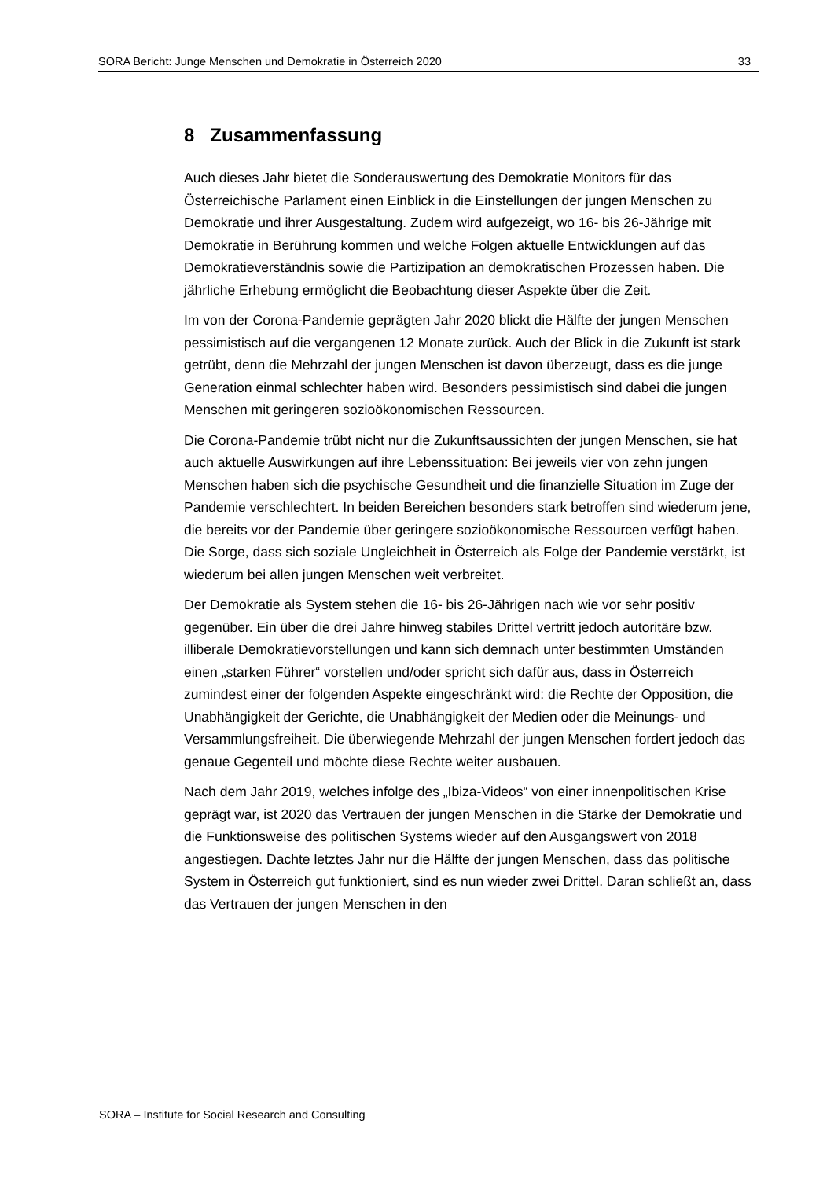SORA Bericht: Junge Menschen und Demokratie in Österreich 2020 33
8 Zusammenfassung
Auch dieses Jahr bietet die Sonderauswertung des Demokratie Monitors für das Österreichische Parlament einen Einblick in die Einstellungen der jungen Menschen zu Demokratie und ihrer Ausgestaltung. Zudem wird aufgezeigt, wo 16- bis 26-Jährige mit Demokratie in Berührung kommen und welche Folgen aktuelle Entwicklungen auf das Demokratieverständnis sowie die Partizipation an demokratischen Prozessen haben. Die jährliche Erhebung ermöglicht die Beobachtung dieser Aspekte über die Zeit.
Im von der Corona-Pandemie geprägten Jahr 2020 blickt die Hälfte der jungen Menschen pessimistisch auf die vergangenen 12 Monate zurück. Auch der Blick in die Zukunft ist stark getrübt, denn die Mehrzahl der jungen Menschen ist davon überzeugt, dass es die junge Generation einmal schlechter haben wird. Besonders pessimistisch sind dabei die jungen Menschen mit geringeren sozioökonomischen Ressourcen.
Die Corona-Pandemie trübt nicht nur die Zukunftsaussichten der jungen Menschen, sie hat auch aktuelle Auswirkungen auf ihre Lebenssituation: Bei jeweils vier von zehn jungen Menschen haben sich die psychische Gesundheit und die finanzielle Situation im Zuge der Pandemie verschlechtert. In beiden Bereichen besonders stark betroffen sind wiederum jene, die bereits vor der Pandemie über geringere sozioökonomische Ressourcen verfügt haben. Die Sorge, dass sich soziale Ungleichheit in Österreich als Folge der Pandemie verstärkt, ist wiederum bei allen jungen Menschen weit verbreitet.
Der Demokratie als System stehen die 16- bis 26-Jährigen nach wie vor sehr positiv gegenüber. Ein über die drei Jahre hinweg stabiles Drittel vertritt jedoch autoritäre bzw. illiberale Demokratievorstellungen und kann sich demnach unter bestimmten Umständen einen „starken Führer“ vorstellen und/oder spricht sich dafür aus, dass in Österreich zumindest einer der folgenden Aspekte eingeschränkt wird: die Rechte der Opposition, die Unabhängigkeit der Gerichte, die Unabhängigkeit der Medien oder die Meinungs- und Versammlungsfreiheit. Die überwiegende Mehrzahl der jungen Menschen fordert jedoch das genaue Gegenteil und möchte diese Rechte weiter ausbauen.
Nach dem Jahr 2019, welches infolge des „Ibiza-Videos“ von einer innenpolitischen Krise geprägt war, ist 2020 das Vertrauen der jungen Menschen in die Stärke der Demokratie und die Funktionsweise des politischen Systems wieder auf den Ausgangswert von 2018 angestiegen. Dachte letztes Jahr nur die Hälfte der jungen Menschen, dass das politische System in Österreich gut funktioniert, sind es nun wieder zwei Drittel. Daran schließt an, dass das Vertrauen der jungen Menschen in den
SORA – Institute for Social Research and Consulting